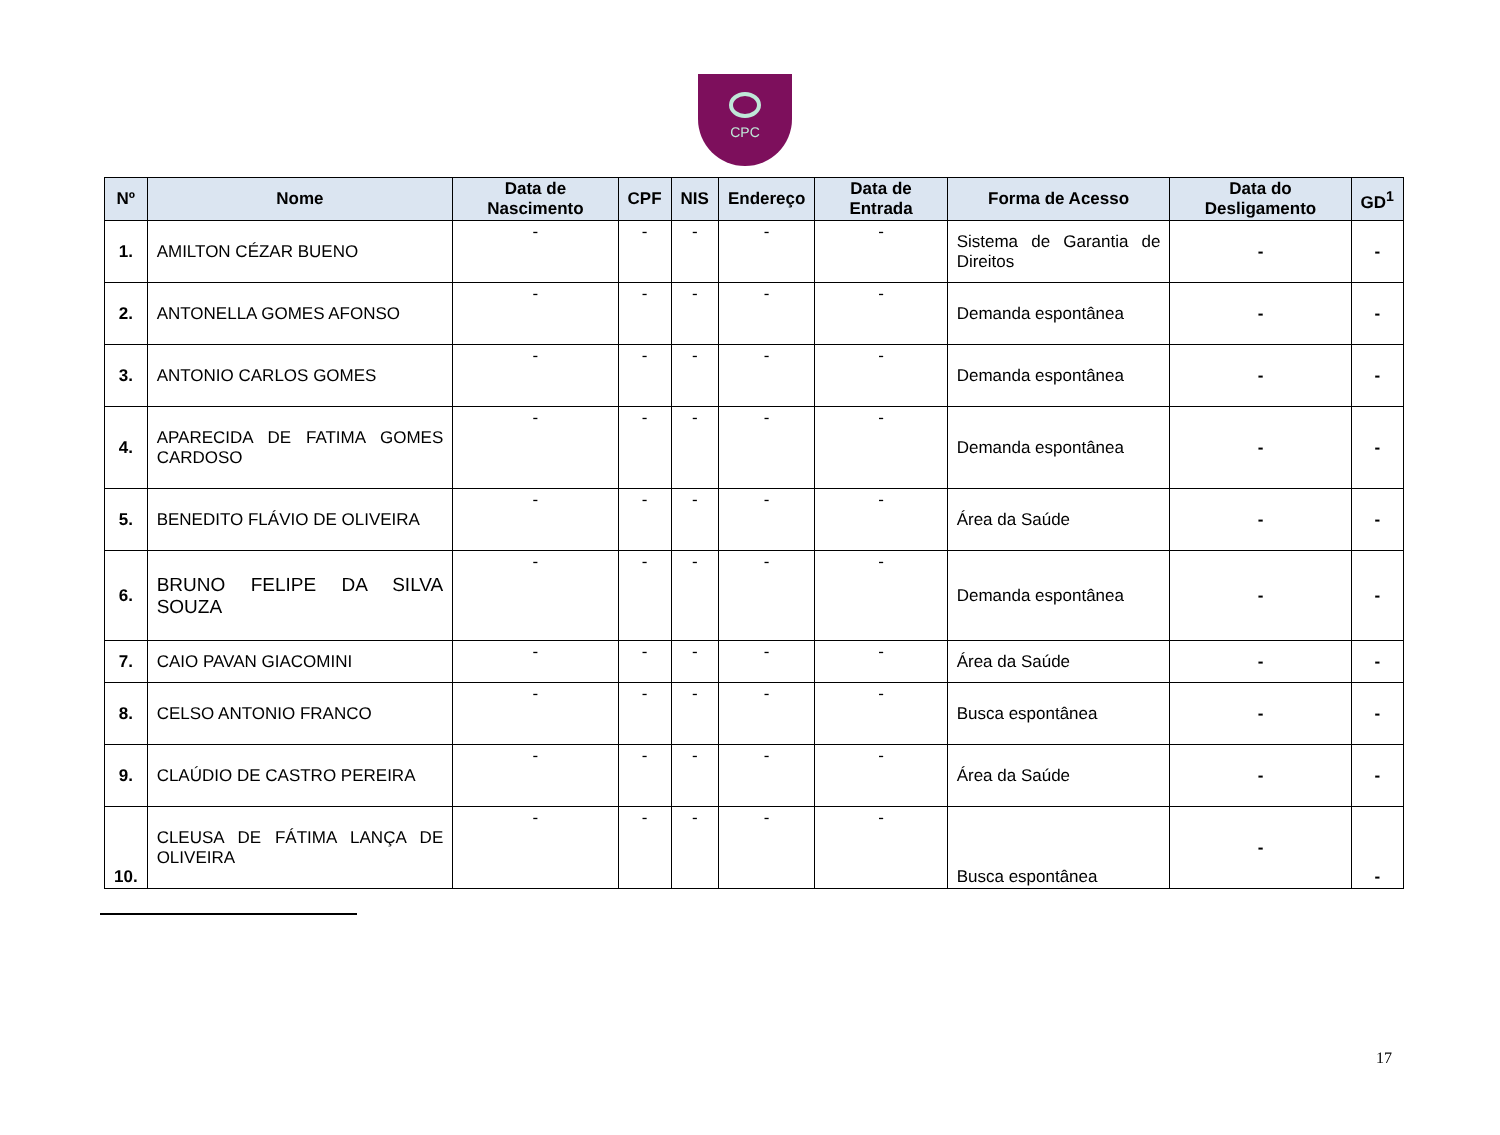CPC
| Nº | Nome | Data de Nascimento | CPF | NIS | Endereço | Data de Entrada | Forma de Acesso | Data do Desligamento | GD<sup>1</sup> |
| --- | --- | --- | --- | --- | --- | --- | --- | --- | --- |
| 1. | AMILTON CÉZAR BUENO | - | - | - | - | - | Sistema de Garantia de Direitos | - | - |
| 2. | ANTONELLA GOMES AFONSO | - | - | - | - | - | Demanda espontânea | - | - |
| 3. | ANTONIO CARLOS GOMES | - | - | - | - | - | Demanda espontânea | - | - |
| 4. | APARECIDA DE FATIMA GOMES CARDOSO | - | - | - | - | - | Demanda espontânea | - | - |
| 5. | BENEDITO FLÁVIO DE OLIVEIRA | - | - | - | - | - | Área da Saúde | - | - |
| 6. | BRUNO FELIPE DA SILVA SOUZA | - | - | - | - | - | Demanda espontânea | - | - |
| 7. | CAIO PAVAN GIACOMINI | - | - | - | - | - | Área da Saúde | - | - |
| 8. | CELSO ANTONIO FRANCO | - | - | - | - | - | Busca espontânea | - | - |
| 9. | CLAÚDIO DE CASTRO PEREIRA | - | - | - | - | - | Área da Saúde | - | - |
| 10. | CLEUSA DE FÁTIMA LANÇA DE OLIVEIRA | - | - | - | - | - | Busca espontânea | - | - |
17